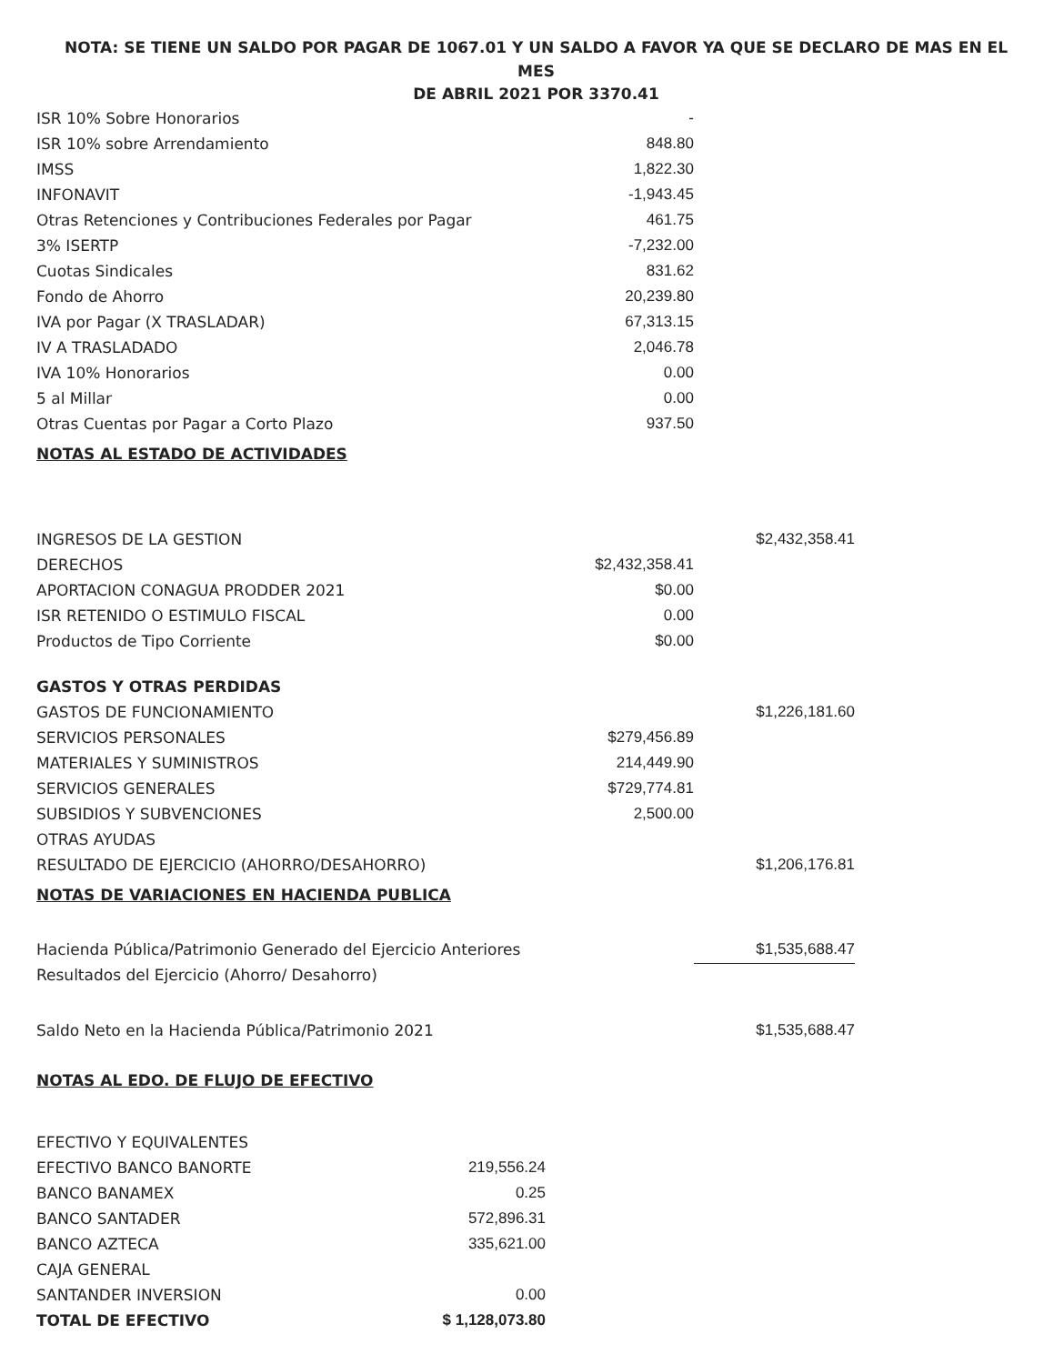NOTA: SE TIENE UN SALDO POR PAGAR DE 1067.01 Y UN SALDO A FAVOR YA QUE SE DECLARO DE MAS EN EL MES
DE ABRIL 2021 POR 3370.41
| ISR 10% Sobre Honorarios | - | |
| ISR 10% sobre Arrendamiento | 848.80 | |
| IMSS | 1,822.30 | |
| INFONAVIT | -1,943.45 | |
| Otras Retenciones y Contribuciones Federales por Pagar | 461.75 | |
| 3% ISERTP | -7,232.00 | |
| Cuotas Sindicales | 831.62 | |
| Fondo de Ahorro | 20,239.80 | |
| IVA por Pagar (X TRASLADAR) | 67,313.15 | |
| IV A TRASLADADO | 2,046.78 | |
| IVA 10% Honorarios | 0.00 | |
| 5 al Millar | 0.00 | |
| Otras Cuentas por Pagar a Corto Plazo | 937.50 | |
| NOTAS AL ESTADO DE ACTIVIDADES | | |
| INGRESOS DE LA GESTION | | $2,432,358.41 |
| DERECHOS | $2,432,358.41 | |
| APORTACION CONAGUA PRODDER 2021 | $0.00 | |
| ISR RETENIDO O ESTIMULO FISCAL | 0.00 | |
| Productos de Tipo Corriente | $0.00 | |
| GASTOS Y OTRAS PERDIDAS | | |
| GASTOS DE FUNCIONAMIENTO | | $1,226,181.60 |
| SERVICIOS PERSONALES | $279,456.89 | |
| MATERIALES Y SUMINISTROS | 214,449.90 | |
| SERVICIOS GENERALES | $729,774.81 | |
| SUBSIDIOS Y SUBVENCIONES | 2,500.00 | |
| OTRAS AYUDAS | | |
| RESULTADO DE EJERCICIO (AHORRO/DESAHORRO) | | $1,206,176.81 |
| NOTAS DE VARIACIONES EN HACIENDA PUBLICA | | |
| Hacienda Pública/Patrimonio Generado del Ejercicio Anteriores | | $1,535,688.47 |
| Resultados del Ejercicio (Ahorro/ Desahorro) | | |
| Saldo Neto en la Hacienda Pública/Patrimonio 2021 | | $1,535,688.47 |
| NOTAS AL EDO. DE FLUJO DE EFECTIVO | | |
| EFECTIVO Y EQUIVALENTES | |
| EFECTIVO BANCO BANORTE | 219,556.24 |
| BANCO BANAMEX | 0.25 |
| BANCO SANTADER | 572,896.31 |
| BANCO AZTECA | 335,621.00 |
| CAJA GENERAL | |
| SANTANDER INVERSION | 0.00 |
| TOTAL DE EFECTIVO | $ 1,128,073.80 |